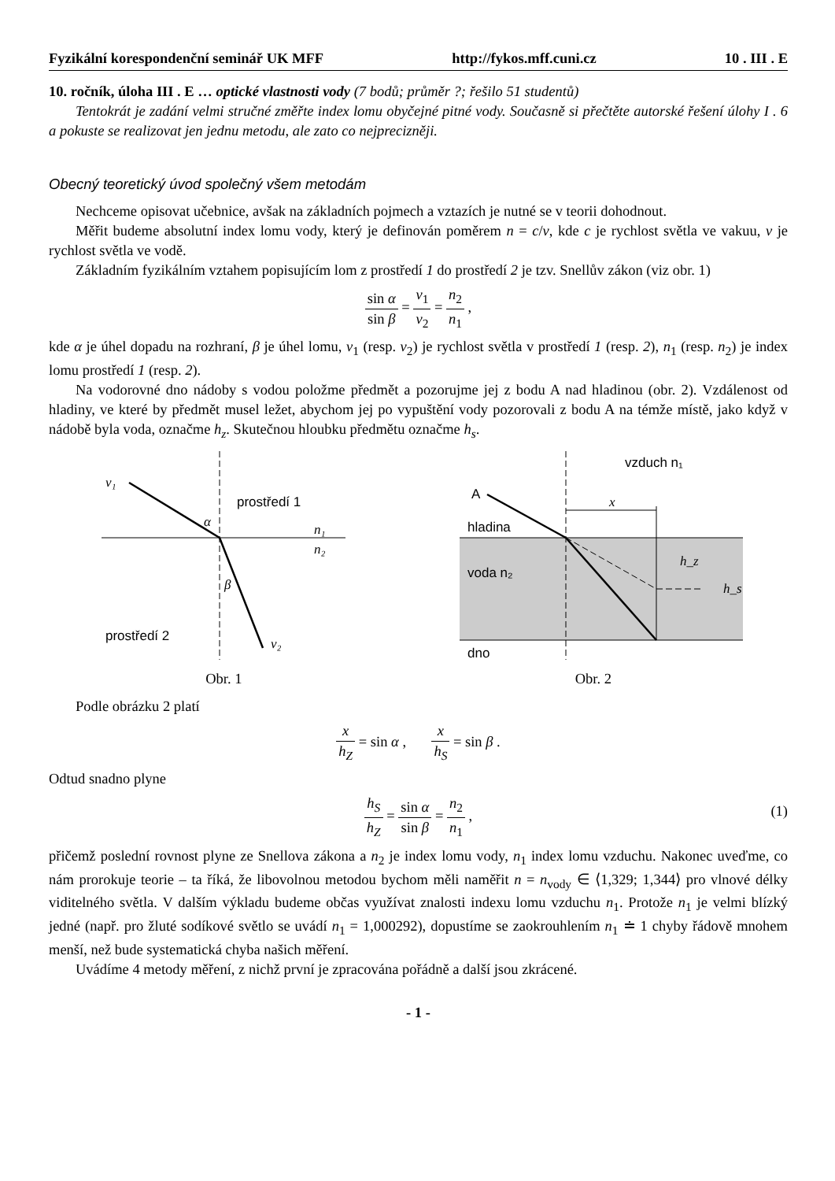Fyzikální korespondenční seminář UK MFF http://fykos.mff.cuni.cz 10 . III . E
10. ročník, úloha III . E … optické vlastnosti vody (7 bodů; průměr ?; řešilo 51 studentů)
Tentokrát je zadání velmi stručné změřte index lomu obyčejné pitné vody. Současně si přečtěte autorské řešení úlohy I . 6 a pokuste se realizovat jen jednu metodu, ale zato co nejprecizněji.
Obecný teoretický úvod společný všem metodám
Nechceme opisovat učebnice, avšak na základních pojmech a vztazích je nutné se v teorii dohodnout.
Měřit budeme absolutní index lomu vody, který je definován poměrem n = c/v, kde c je rychlost světla ve vakuu, v je rychlost světla ve vodě.
Základním fyzikálním vztahem popisujícím lom z prostředí 1 do prostředí 2 je tzv. Snellův zákon (viz obr. 1)
sin α sin β = v<sub>1</sub> v<sub>2</sub> = n<sub>2</sub> n<sub>1</sub> ,
kde α je úhel dopadu na rozhraní, β je úhel lomu, v<sub>1</sub> (resp. v<sub>2</sub>) je rychlost světla v prostředí 1 (resp. 2), n<sub>1</sub> (resp. n<sub>2</sub>) je index lomu prostředí 1 (resp. 2).
Na vodorovné dno nádoby s vodou položme předmět a pozorujme jej z bodu A nad hladinou (obr. 2). Vzdálenost od hladiny, ve které by předmět musel ležet, abychom jej po vypuštění vody pozorovali z bodu A na témže místě, jako když v nádobě byla voda, označme h<sub>z</sub>. Skutečnou hloubku předmětu označme h<sub>s</sub>.
v₁
prostředí 1
n₁
n₂
α
β
prostředí 2
v₂
Obr. 1
vzduch n₁
A
hladina
voda n₂
dno
x
h_z
h_s
Obr. 2
Podle obrázku 2 platí
x h<sub>Z</sub> = sin α , x h<sub>S</sub> = sin β .
Odtud snadno plyne
h<sub>S</sub> h<sub>Z</sub> = sin α sin β = n<sub>2</sub> n<sub>1</sub> ,
(1)
přičemž poslední rovnost plyne ze Snellova zákona a n<sub>2</sub> je index lomu vody, n<sub>1</sub> index lomu vzduchu. Nakonec uveďme, co nám prorokuje teorie – ta říká, že libovolnou metodou bychom měli naměřit n = n<sub>vody</sub> ∈ ⟨1,329; 1,344⟩ pro vlnové délky viditelného světla. V dalším výkladu budeme občas využívat znalosti indexu lomu vzduchu n<sub>1</sub>. Protože n<sub>1</sub> je velmi blízký jedné (např. pro žluté sodíkové světlo se uvádí n<sub>1</sub> = 1,000292), dopustíme se zaokrouhlením n<sub>1</sub> ≐ 1 chyby řádově mnohem menší, než bude systematická chyba našich měření.
Uvádíme 4 metody měření, z nichž první je zpracována pořádně a další jsou zkrácené.
- 1 -